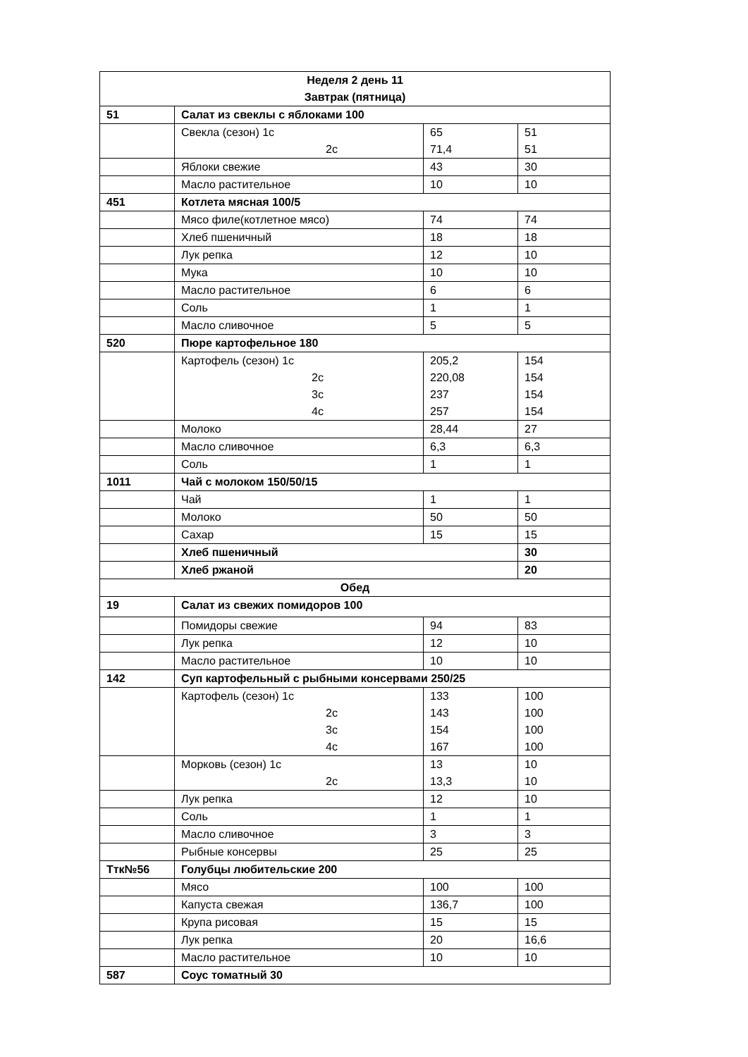| Неделя 2 день 11 Завтрак (пятница) | | | |
| 51 | Салат из свеклы с яблоками 100 | | |
| | Свекла (сезон) 1с 2с | 65 71,4 | 51 51 |
| | Яблоки свежие | 43 | 30 |
| | Масло растительное | 10 | 10 |
| 451 | Котлета мясная 100/5 | | |
| | Мясо филе(котлетное мясо) | 74 | 74 |
| | Хлеб пшеничный | 18 | 18 |
| | Лук репка | 12 | 10 |
| | Мука | 10 | 10 |
| | Масло растительное | 6 | 6 |
| | Соль | 1 | 1 |
| | Масло сливочное | 5 | 5 |
| 520 | Пюре картофельное 180 | | |
| | Картофель (сезон) 1с 2с 3с 4с | 205,2 220,08 237 257 | 154 154 154 154 |
| | Молоко | 28,44 | 27 |
| | Масло сливочное | 6,3 | 6,3 |
| | Соль | 1 | 1 |
| 1011 | Чай с молоком 150/50/15 | | |
| | Чай | 1 | 1 |
| | Молоко | 50 | 50 |
| | Сахар | 15 | 15 |
| | Хлеб пшеничный | | 30 |
| | Хлеб ржаной | | 20 |
| Обед | | | |
| 19 | Салат из свежих помидоров 100 | | |
| | Помидоры свежие | 94 | 83 |
| | Лук репка | 12 | 10 |
| | Масло растительное | 10 | 10 |
| 142 | Суп картофельный с рыбными консервами 250/25 | | |
| | Картофель (сезон) 1с 2с 3с 4с | 133 143 154 167 | 100 100 100 100 |
| | Морковь (сезон) 1с 2с | 13 13,3 | 10 10 |
| | Лук репка | 12 | 10 |
| | Соль | 1 | 1 |
| | Масло сливочное | 3 | 3 |
| | Рыбные консервы | 25 | 25 |
| Ттк№56 | Голубцы любительские 200 | | |
| | Мясо | 100 | 100 |
| | Капуста свежая | 136,7 | 100 |
| | Крупа рисовая | 15 | 15 |
| | Лук репка | 20 | 16,6 |
| | Масло растительное | 10 | 10 |
| 587 | Соус томатный 30 | | |